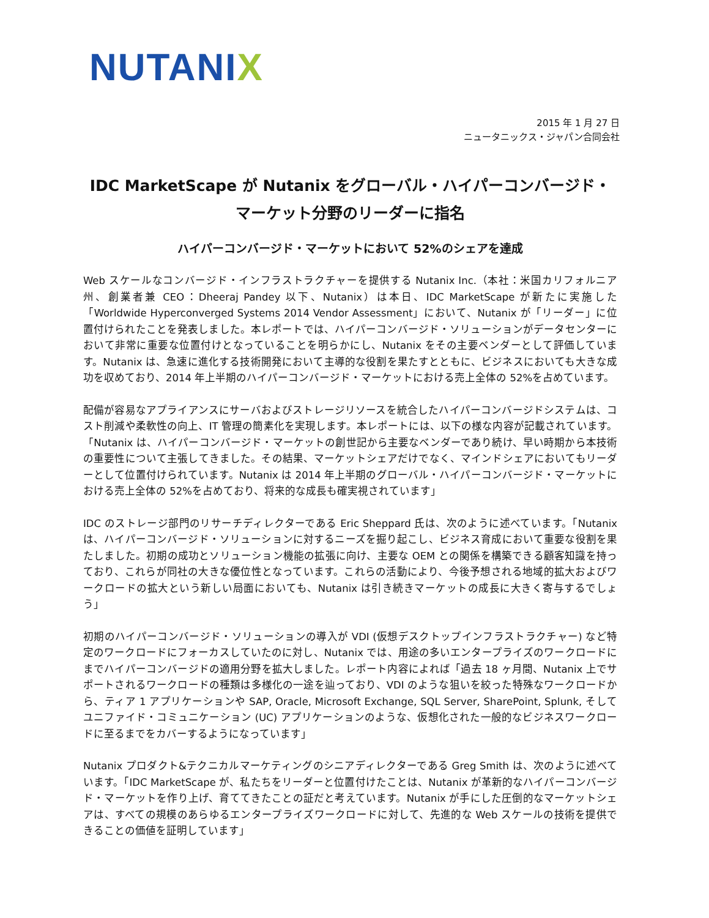NUTANIX
2015 年 1 月 27 日
ニュータニックス・ジャパン合同会社
IDC MarketScape が Nutanix をグローバル・ハイパーコンバージド・
マーケット分野のリーダーに指名
ハイパーコンバージド・マーケットにおいて 52%のシェアを達成
Web スケールなコンバージド・インフラストラクチャーを提供する Nutanix Inc.（本社：米国カリフォルニア州、創業者兼 CEO：Dheeraj Pandey 以下、Nutanix）は本日、IDC MarketScape が新たに実施した「Worldwide Hyperconverged Systems 2014 Vendor Assessment」において、Nutanix が「リーダー」に位置付けられたことを発表しました。本レポートでは、ハイパーコンバージド・ソリューションがデータセンターにおいて非常に重要な位置付けとなっていることを明らかにし、Nutanix をその主要ベンダーとして評価しています。Nutanix は、急速に進化する技術開発において主導的な役割を果たすとともに、ビジネスにおいても大きな成功を収めており、2014 年上半期のハイパーコンバージド・マーケットにおける売上全体の 52%を占めています。
配備が容易なアプライアンスにサーバおよびストレージリソースを統合したハイパーコンバージドシステムは、コスト削減や柔軟性の向上、IT 管理の簡素化を実現します。本レポートには、以下の様な内容が記載されています。「Nutanix は、ハイパーコンバージド・マーケットの創世記から主要なベンダーであり続け、早い時期から本技術の重要性について主張してきました。その結果、マーケットシェアだけでなく、マインドシェアにおいてもリーダーとして位置付けられています。Nutanix は 2014 年上半期のグローバル・ハイパーコンバージド・マーケットにおける売上全体の 52%を占めており、将来的な成長も確実視されています」
IDC のストレージ部門のリサーチディレクターである Eric Sheppard 氏は、次のように述べています。「Nutanix は、ハイパーコンバージド・ソリューションに対するニーズを掘り起こし、ビジネス育成において重要な役割を果たしました。初期の成功とソリューション機能の拡張に向け、主要な OEM との関係を構築できる顧客知識を持っており、これらが同社の大きな優位性となっています。これらの活動により、今後予想される地域的拡大およびワークロードの拡大という新しい局面においても、Nutanix は引き続きマーケットの成長に大きく寄与するでしょう」
初期のハイパーコンバージド・ソリューションの導入が VDI (仮想デスクトップインフラストラクチャー) など特定のワークロードにフォーカスしていたのに対し、Nutanix では、用途の多いエンタープライズのワークロードにまでハイパーコンバージドの適用分野を拡大しました。レポート内容によれば「過去 18 ヶ月間、Nutanix 上でサポートされるワークロードの種類は多様化の一途を辿っており、VDI のような狙いを絞った特殊なワークロードから、ティア 1 アプリケーションや SAP, Oracle, Microsoft Exchange, SQL Server, SharePoint, Splunk, そしてユニファイド・コミュニケーション (UC) アプリケーションのような、仮想化された一般的なビジネスワークロードに至るまでをカバーするようになっています」
Nutanix プロダクト&テクニカルマーケティングのシニアディレクターである Greg Smith は、次のように述べています。「IDC MarketScape が、私たちをリーダーと位置付けたことは、Nutanix が革新的なハイパーコンバージド・マーケットを作り上げ、育ててきたことの証だと考えています。Nutanix が手にした圧倒的なマーケットシェアは、すべての規模のあらゆるエンタープライズワークロードに対して、先進的な Web スケールの技術を提供できることの価値を証明しています」